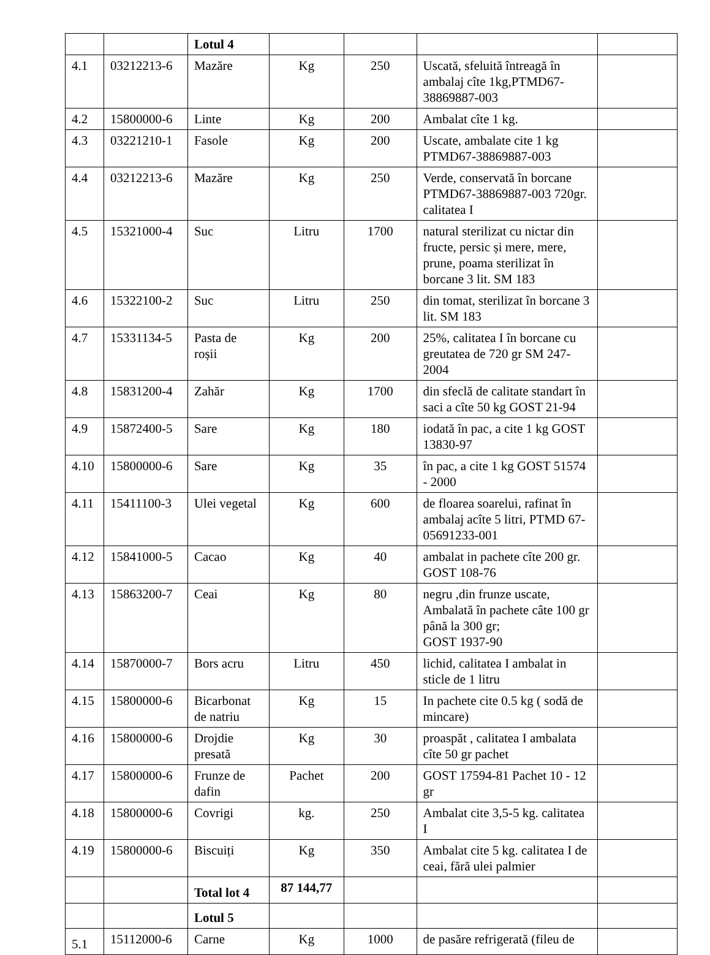| | | Lotul 4 | | | | |
| 4.1 | 03212213-6 | Mazăre | Kg | 250 | Uscată, sfeluită întreagă în ambalaj cîte 1kg,PTMD67-38869887-003 | |
| 4.2 | 15800000-6 | Linte | Kg | 200 | Ambalat cîte 1 kg. | |
| 4.3 | 03221210-1 | Fasole | Kg | 200 | Uscate, ambalate cite 1 kg PTMD67-38869887-003 | |
| 4.4 | 03212213-6 | Mazăre | Kg | 250 | Verde, conservată în borcane PTMD67-38869887-003 720gr. calitatea I | |
| 4.5 | 15321000-4 | Suc | Litru | 1700 | natural sterilizat cu nictar din fructe, persic și mere, mere, prune, poama sterilizat în borcane 3 lit. SM 183 | |
| 4.6 | 15322100-2 | Suc | Litru | 250 | din tomat, sterilizat în borcane 3 lit. SM 183 | |
| 4.7 | 15331134-5 | Pasta de roșii | Kg | 200 | 25%, calitatea I în borcane cu greutatea de 720 gr SM 247-2004 | |
| 4.8 | 15831200-4 | Zahăr | Kg | 1700 | din sfeclă de calitate standart în saci a cîte 50 kg GOST 21-94 | |
| 4.9 | 15872400-5 | Sare | Kg | 180 | iodată în pac, a cite 1 kg GOST 13830-97 | |
| 4.10 | 15800000-6 | Sare | Kg | 35 | în pac, a cite 1 kg GOST 51574 - 2000 | |
| 4.11 | 15411100-3 | Ulei vegetal | Kg | 600 | de floarea soarelui, rafinat în ambalaj acîte 5 litri, PTMD 67-05691233-001 | |
| 4.12 | 15841000-5 | Cacao | Kg | 40 | ambalat in pachete cîte 200 gr. GOST 108-76 | |
| 4.13 | 15863200-7 | Ceai | Kg | 80 | negru ,din frunze uscate, Ambalată în pachete câte 100 gr până la 300 gr; GOST 1937-90 | |
| 4.14 | 15870000-7 | Bors acru | Litru | 450 | lichid, calitatea I ambalat in sticle de 1 litru | |
| 4.15 | 15800000-6 | Bicarbonat de natriu | Kg | 15 | In pachete cite 0.5 kg ( sodă de mincare) | |
| 4.16 | 15800000-6 | Drojdie presată | Kg | 30 | proaspăt , calitatea I ambalata cîte 50 gr pachet | |
| 4.17 | 15800000-6 | Frunze de dafin | Pachet | 200 | GOST 17594-81 Pachet 10 - 12 gr | |
| 4.18 | 15800000-6 | Covrigi | kg. | 250 | Ambalat cite 3,5-5 kg. calitatea I | |
| 4.19 | 15800000-6 | Biscuiți | Kg | 350 | Ambalat cite 5 kg. calitatea I de ceai, fără ulei palmier | |
| | | Total lot 4 | 87 144,77 | | | |
| | | Lotul 5 | | | | |
| 5.1 | 15112000-6 | Carne | Kg | 1000 | de pasăre refrigerată (fileu de | |